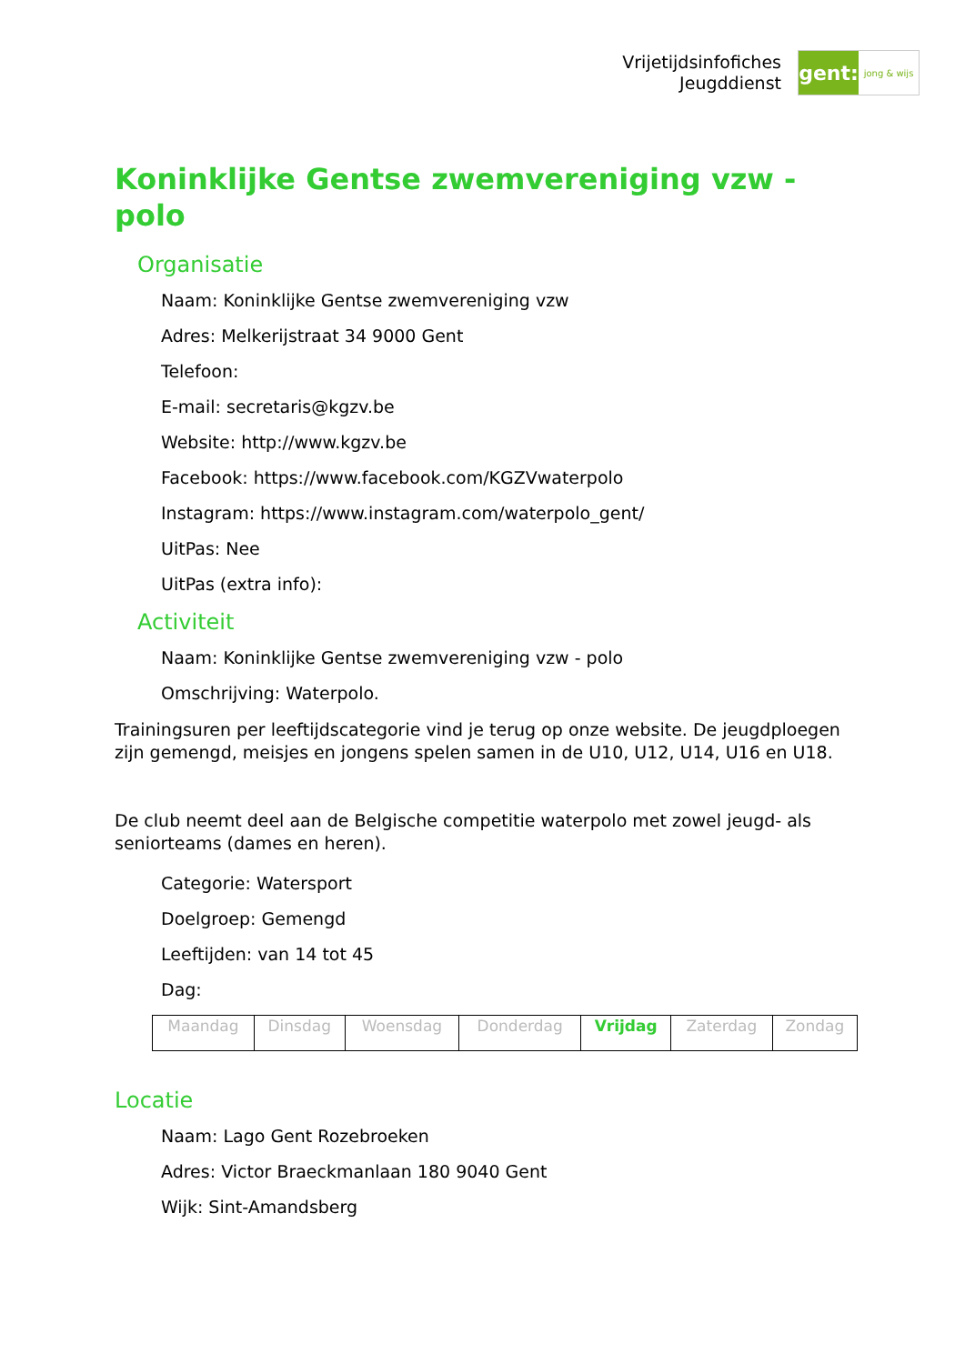Vrijetijdsinfofiches
Jeugddienst
gent:
jong & wijs
Koninklijke Gentse zwemvereniging vzw - polo
Organisatie
Naam: Koninklijke Gentse zwemvereniging vzw
Adres: Melkerijstraat 34 9000 Gent
Telefoon:
E-mail: secretaris@kgzv.be
Website: http://www.kgzv.be
Facebook: https://www.facebook.com/KGZVwaterpolo
Instagram: https://www.instagram.com/waterpolo_gent/
UitPas: Nee
UitPas (extra info):
Activiteit
Naam: Koninklijke Gentse zwemvereniging vzw - polo
Omschrijving: Waterpolo.
Trainingsuren per leeftijdscategorie vind je terug op onze website. De jeugdploegen zijn gemengd, meisjes en jongens spelen samen in de U10, U12, U14, U16 en U18.
De club neemt deel aan de Belgische competitie waterpolo met zowel jeugd- als seniorteams (dames en heren).
Categorie: Watersport
Doelgroep: Gemengd
Leeftijden: van 14 tot 45
Dag:
| Maandag | Dinsdag | Woensdag | Donderdag | Vrijdag | Zaterdag | Zondag |
Locatie
Naam: Lago Gent Rozebroeken
Adres: Victor Braeckmanlaan 180 9040 Gent
Wijk: Sint-Amandsberg